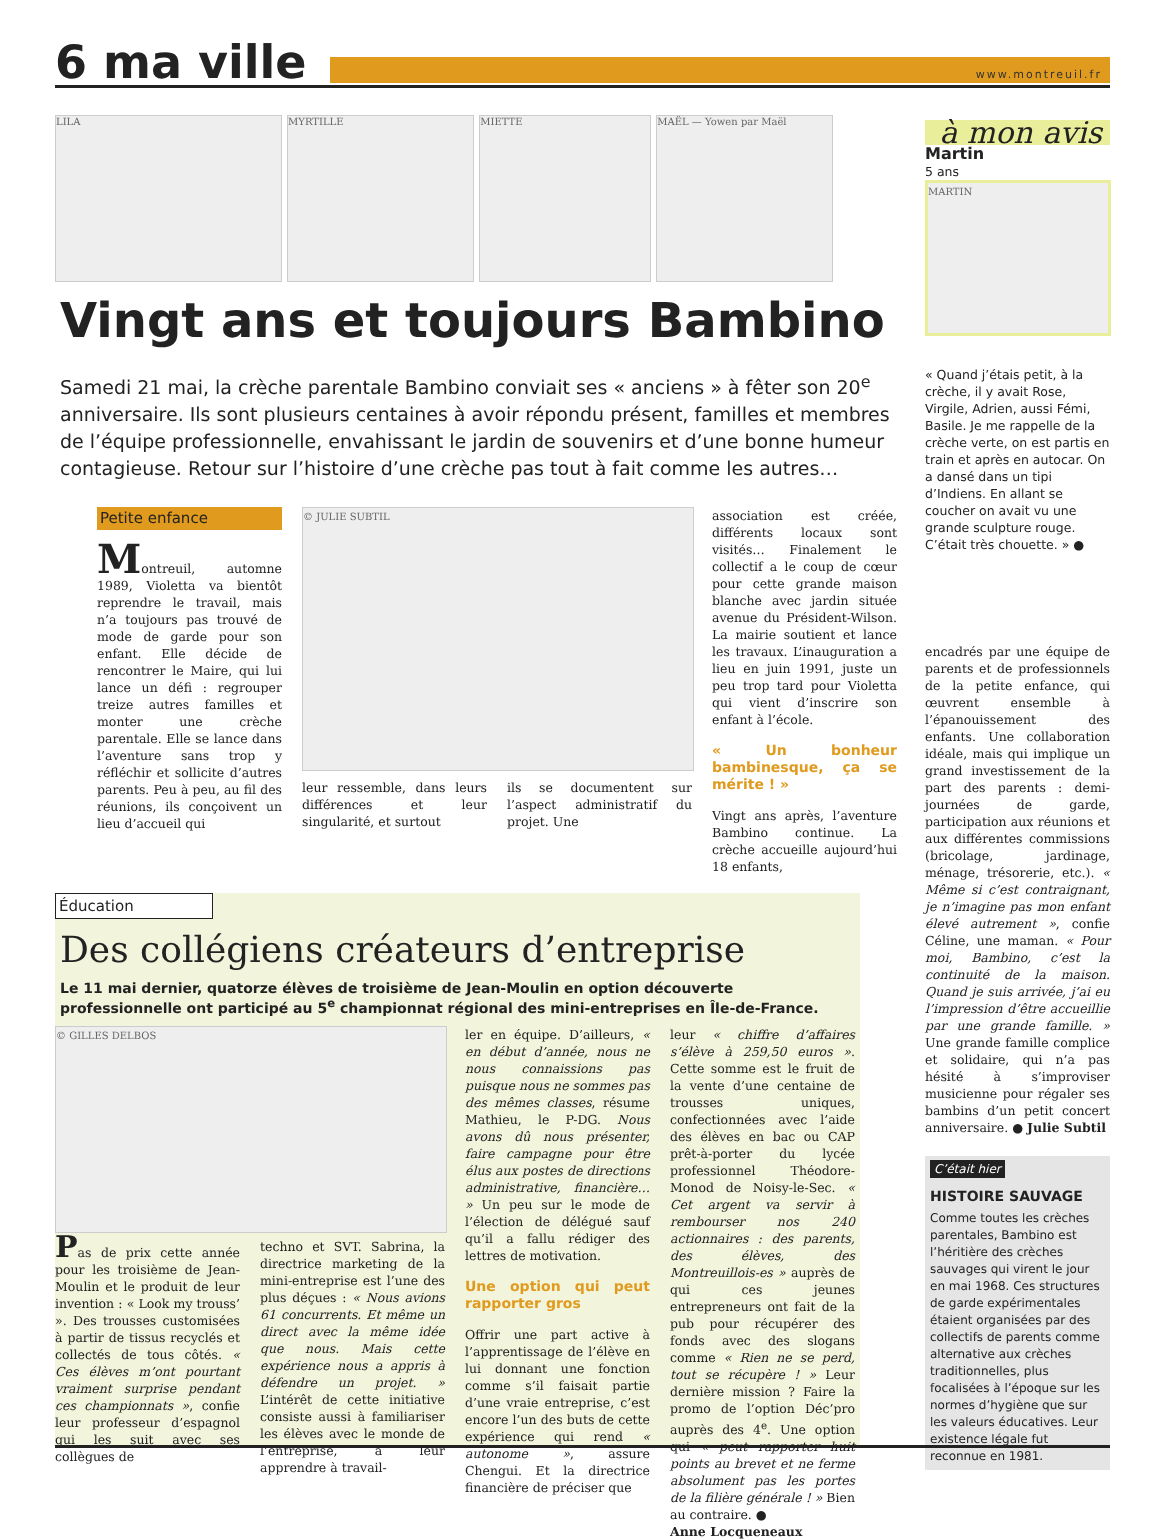6 ma ville
www.montreuil.fr
LILA MYRTILLE MIETTE MAËL — Yowen par Maël
Vingt ans et toujours Bambino
Samedi 21 mai, la crèche parentale Bambino conviait ses « anciens » à fêter son 20<sup>e</sup> anniversaire. Ils sont plusieurs centaines à avoir répondu présent, familles et membres de l’équipe professionnelle, envahissant le jardin de souvenirs et d’une bonne humeur contagieuse. Retour sur l’histoire d’une crèche pas tout à fait comme les autres…
Petite enfance
Montreuil, automne 1989, Violetta va bientôt reprendre le travail, mais n’a toujours pas trouvé de mode de garde pour son enfant. Elle décide de rencontrer le Maire, qui lui lance un défi : regrouper treize autres familles et monter une crèche parentale. Elle se lance dans l’aventure sans trop y réfléchir et sollicite d’autres parents. Peu à peu, au fil des réunions, ils conçoivent un lieu d’accueil qui
© JULIE SUBTIL
leur ressemble, dans leurs différences et leur singularité, et surtout
ils se documentent sur l’aspect administratif du projet. Une
association est créée, différents locaux sont visités… Finalement le collectif a le coup de cœur pour cette grande maison blanche avec jardin située avenue du Président-Wilson. La mairie soutient et lance les travaux. L’inauguration a lieu en juin 1991, juste un peu trop tard pour Violetta qui vient d’inscrire son enfant à l’école.
« Un bonheur bambinesque, ça se mérite ! »
Vingt ans après, l’aventure Bambino continue. La crèche accueille aujourd’hui 18 enfants,
à mon avis
Martin
5 ans
MARTIN
« Quand j’étais petit, à la crèche, il y avait Rose, Virgile, Adrien, aussi Fémi, Basile. Je me rappelle de la crèche verte, on est partis en train et après en autocar. On a dansé dans un tipi d’Indiens. En allant se coucher on avait vu une grande sculpture rouge. C’était très chouette. » ●
encadrés par une équipe de parents et de professionnels de la petite enfance, qui œuvrent ensemble à l’épanouissement des enfants. Une collaboration idéale, mais qui implique un grand investissement de la part des parents : demi-journées de garde, participation aux réunions et aux différentes commissions (bricolage, jardinage, ménage, trésorerie, etc.). « Même si c’est contraignant, je n’imagine pas mon enfant élevé autrement », confie Céline, une maman. « Pour moi, Bambino, c’est la continuité de la maison. Quand je suis arrivée, j’ai eu l’impression d’être accueillie par une grande famille. » Une grande famille complice et solidaire, qui n’a pas hésité à s’improviser musicienne pour régaler ses bambins d’un petit concert anniversaire. ● Julie Subtil
C’était hier
HISTOIRE SAUVAGE
Comme toutes les crèches parentales, Bambino est l’héritière des crèches sauvages qui virent le jour en mai 1968. Ces structures de garde expérimentales étaient organisées par des collectifs de parents comme alternative aux crèches traditionnelles, plus focalisées à l’époque sur les normes d’hygiène que sur les valeurs éducatives. Leur existence légale fut reconnue en 1981.
Éducation
Des collégiens créateurs d’entreprise
Le 11 mai dernier, quatorze élèves de troisième de Jean-Moulin en option découverte professionnelle ont participé au 5<sup>e</sup> championnat régional des mini-entreprises en Île-de-France.
© GILLES DELBOS
Pas de prix cette année pour les troisième de Jean-Moulin et le produit de leur invention : « Look my trouss’ ». Des trousses customisées à partir de tissus recyclés et collectés de tous côtés. « Ces élèves m’ont pourtant vraiment surprise pendant ces championnats », confie leur professeur d’espagnol qui les suit avec ses collègues de
techno et SVT. Sabrina, la directrice marketing de la mini-entreprise est l’une des plus déçues : « Nous avions 61 concurrents. Et même un direct avec la même idée que nous. Mais cette expérience nous a appris à défendre un projet. » L’intérêt de cette initiative consiste aussi à familiariser les élèves avec le monde de l’entreprise, à leur apprendre à travail-
ler en équipe. D’ailleurs, « en début d’année, nous ne nous connaissions pas puisque nous ne sommes pas des mêmes classes, résume Mathieu, le P-DG. Nous avons dû nous présenter, faire campagne pour être élus aux postes de directions administrative, financière… » Un peu sur le mode de l’élection de délégué sauf qu’il a fallu rédiger des lettres de motivation.
Une option qui peut rapporter gros
Offrir une part active à l’apprentissage de l’élève en lui donnant une fonction comme s’il faisait partie d’une vraie entreprise, c’est encore l’un des buts de cette expérience qui rend « autonome », assure Chengui. Et la directrice financière de préciser que
leur « chiffre d’affaires s’élève à 259,50 euros ». Cette somme est le fruit de la vente d’une centaine de trousses uniques, confectionnées avec l’aide des élèves en bac ou CAP prêt-à-porter du lycée professionnel Théodore-Monod de Noisy-le-Sec. « Cet argent va servir à rembourser nos 240 actionnaires : des parents, des élèves, des Montreuillois-es » auprès de qui ces jeunes entrepreneurs ont fait de la pub pour récupérer des fonds avec des slogans comme « Rien ne se perd, tout se récupère ! » Leur dernière mission ? Faire la promo de l’option Déc’pro auprès des 4<sup>e</sup>. Une option qui « peut rapporter huit points au brevet et ne ferme absolument pas les portes de la filière générale ! » Bien au contraire. ●
Anne Locqueneaux